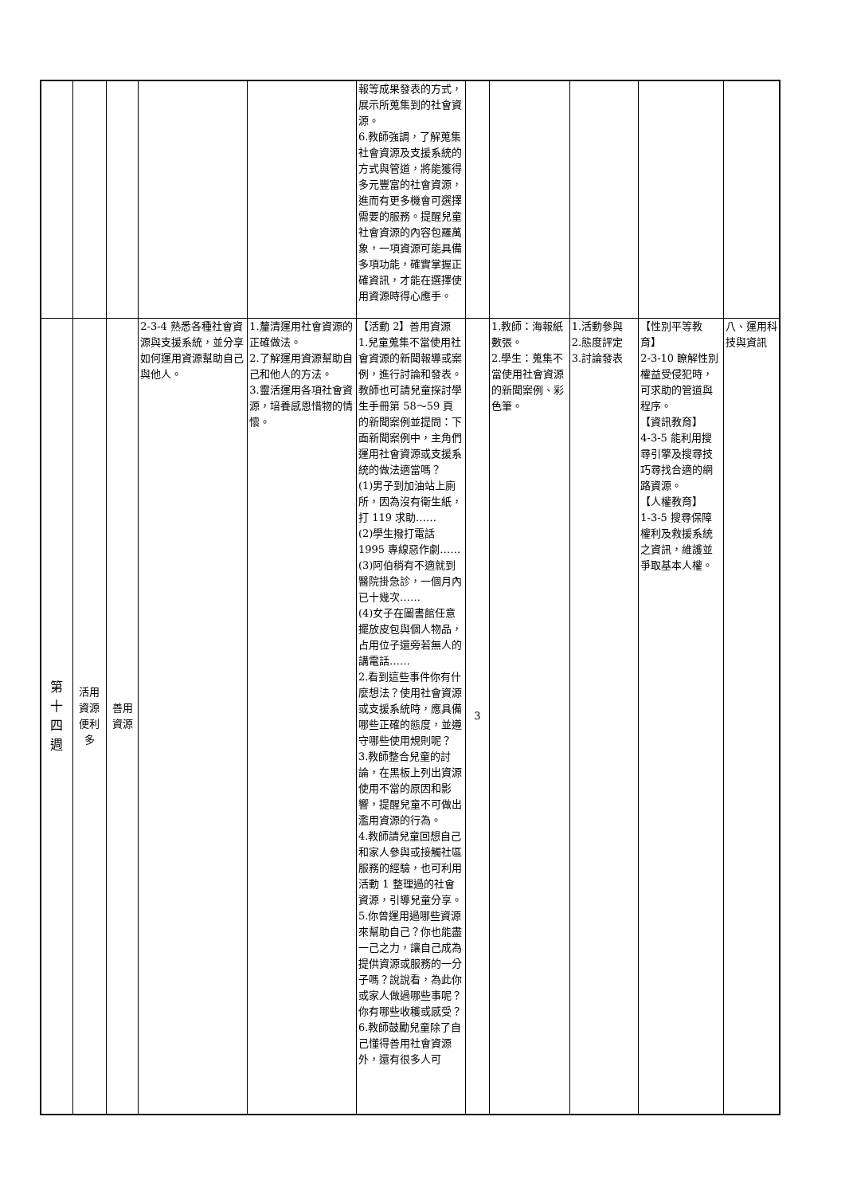| | | | | | 報等成果發表的方式，展示所蒐集到的社會資源。 6.教師強調，了解蒐集社會資源及支援系統的方式與管道，將能獲得多元豐富的社會資源，進而有更多機會可選擇需要的服務。提醒兒童社會資源的內容包羅萬象，一項資源可能具備多項功能，確實掌握正確資訊，才能在選擇使用資源時得心應手。 | | | | | |
| 第 十 四 週 | 活用 資源 便利 多 | 善用 資源 | 2-3-4 熟悉各種社會資源與支援系統，並分享如何運用資源幫助自己與他人。 | 1.釐清運用社會資源的正確做法。 2.了解運用資源幫助自己和他人的方法。 3.靈活運用各項社會資源，培養感恩惜物的情懷。 | 【活動 2】善用資源 1.兒童蒐集不當使用社會資源的新聞報導或案例，進行討論和發表。教師也可請兒童探討學生手冊第 58～59 頁的新聞案例並提問：下面新聞案例中，主角們運用社會資源或支援系統的做法適當嗎？ (1)男子到加油站上廁所，因為沒有衛生紙，打 119 求助…… (2)學生撥打電話 1995 專線惡作劇…… (3)阿伯稍有不適就到醫院掛急診，一個月內已十幾次…… (4)女子在圖書館任意擺放皮包與個人物品，占用位子還旁若無人的講電話…… 2.看到這些事件你有什麼想法？使用社會資源或支援系統時，應具備哪些正確的態度，並遵守哪些使用規則呢？ 3.教師整合兒童的討論，在黑板上列出資源使用不當的原因和影響，提醒兒童不可做出濫用資源的行為。 4.教師請兒童回想自己和家人參與或接觸社區服務的經驗，也可利用活動 1 整理過的社會資源，引導兒童分享。 5.你曾運用過哪些資源來幫助自己？你也能盡一己之力，讓自己成為提供資源或服務的一分子嗎？說說看，為此你或家人做過哪些事呢？你有哪些收穫或感受？ 6.教師鼓勵兒童除了自己懂得善用社會資源外，還有很多人可 | 3 | 1.教師：海報紙數張。 2.學生：蒐集不當使用社會資源的新聞案例、彩色筆。 | 1.活動參與 2.態度評定 3.討論發表 | 【性別平等教育】 2-3-10 瞭解性別權益受侵犯時，可求助的管道與程序。 【資訊教育】 4-3-5 能利用搜尋引擎及搜尋技巧尋找合適的網路資源。 【人權教育】 1-3-5 搜尋保障權利及救援系統之資訊，維護並爭取基本人權。 | 八、運用科技與資訊 |